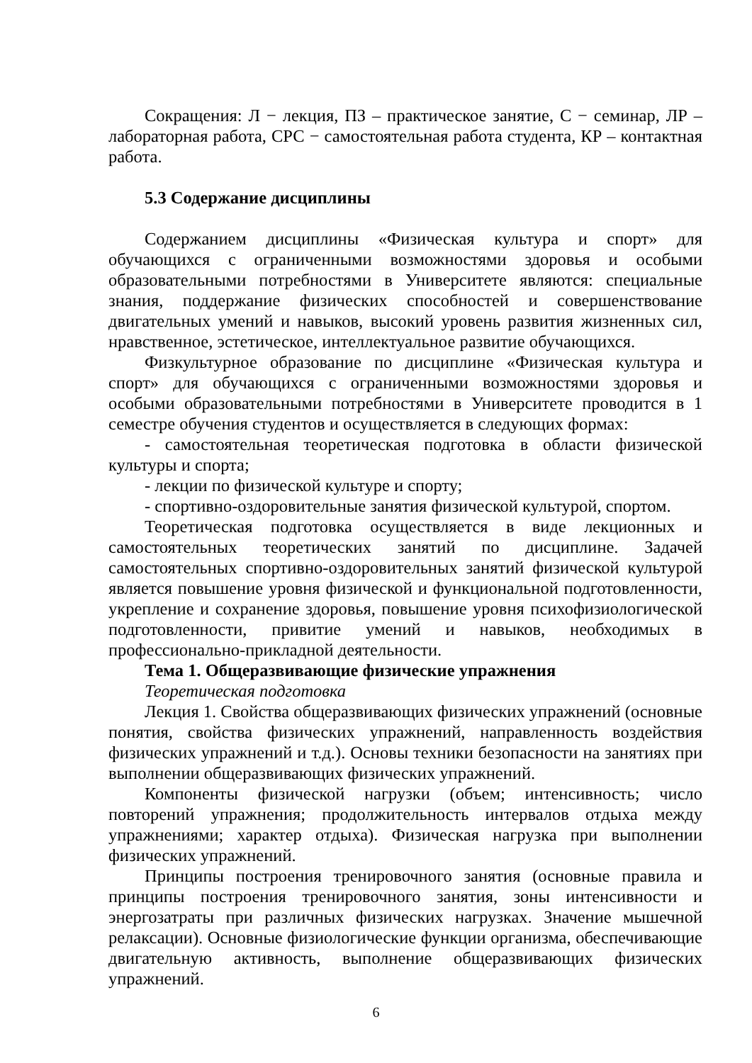Сокращения: Л − лекция, ПЗ – практическое занятие, С − семинар, ЛР – лабораторная работа, СРС − самостоятельная работа студента, КР – контактная работа.
5.3 Содержание дисциплины
Содержанием дисциплины «Физическая культура и спорт» для обучающихся с ограниченными возможностями здоровья и особыми образовательными потребностями в Университете являются: специальные знания, поддержание физических способностей и совершенствование двигательных умений и навыков, высокий уровень развития жизненных сил, нравственное, эстетическое, интеллектуальное развитие обучающихся.
Физкультурное образование по дисциплине «Физическая культура и спорт» для обучающихся с ограниченными возможностями здоровья и особыми образовательными потребностями в Университете проводится в 1 семестре обучения студентов и осуществляется в следующих формах:
- самостоятельная теоретическая подготовка в области физической культуры и спорта;
- лекции по физической культуре и спорту;
- спортивно-оздоровительные занятия физической культурой, спортом.
Теоретическая подготовка осуществляется в виде лекционных и самостоятельных теоретических занятий по дисциплине. Задачей самостоятельных спортивно-оздоровительных занятий физической культурой является повышение уровня физической и функциональной подготовленности, укрепление и сохранение здоровья, повышение уровня психофизиологической подготовленности, привитие умений и навыков, необходимых в профессионально-прикладной деятельности.
Тема 1. Общеразвивающие физические упражнения
Теоретическая подготовка
Лекция 1. Свойства общеразвивающих физических упражнений (основные понятия, свойства физических упражнений, направленность воздействия физических упражнений и т.д.). Основы техники безопасности на занятиях при выполнении общеразвивающих физических упражнений.
Компоненты физической нагрузки (объем; интенсивность; число повторений упражнения; продолжительность интервалов отдыха между упражнениями; характер отдыха). Физическая нагрузка при выполнении физических упражнений.
Принципы построения тренировочного занятия (основные правила и принципы построения тренировочного занятия, зоны интенсивности и энергозатраты при различных физических нагрузках. Значение мышечной релаксации). Основные физиологические функции организма, обеспечивающие двигательную активность, выполнение общеразвивающих физических упражнений.
6